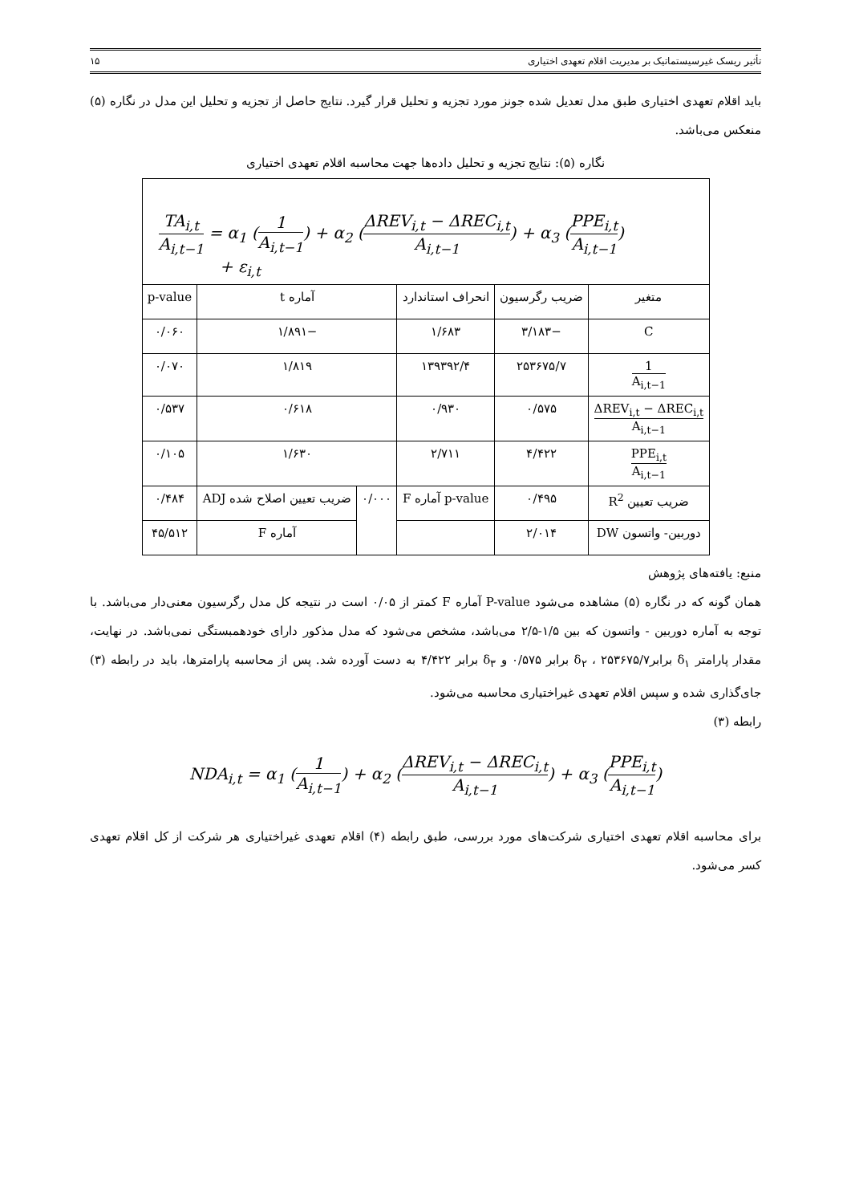تأثیر ریسک غیرسیستماتیک بر مدیریت اقلام تعهدی اختیاری ۱۵
باید اقلام تعهدی اختیاری طبق مدل تعدیل شده جونز مورد تجزیه و تحلیل قرار گیرد. نتایج حاصل از تجزیه و تحلیل این مدل در نگاره (۵) منعکس می‌باشد.
نگاره (۵): نتایج تجزیه و تحلیل داده‌ها جهت محاسبه اقلام تعهدی اختیاری
| TA<sub>i,t</sub> A<sub>i,t−1</sub> = α<sub>1</sub> ( 1 A<sub>i,t−1</sub> ) + α<sub>2</sub> ( ΔREV<sub>i,t</sub> − ΔREC<sub>i,t</sub> A<sub>i,t−1</sub> ) + α<sub>3</sub> ( PPE<sub>i,t</sub> A<sub>i,t−1</sub> ) + ε<sub>i,t</sub> | | | | | |
| متغیر | ضریب رگرسیون | انحراف استاندارد | آماره t | | p-value |
| C | −۳/۱۸۳ | ۱/۶۸۳ | −۱/۸۹۱ | | ۰/۰۶۰ |
| 1 A<sub>i,t−1</sub> | ۲۵۳۶۷۵/۷ | ۱۳۹۳۹۲/۴ | ۱/۸۱۹ | | ۰/۰۷۰ |
| ΔREV<sub>i,t</sub> − ΔREC<sub>i,t</sub> A<sub>i,t−1</sub> | ۰/۵۷۵ | ۰/۹۳۰ | ۰/۶۱۸ | | ۰/۵۳۷ |
| PPE<sub>i,t</sub> A<sub>i,t−1</sub> | ۴/۴۲۲ | ۲/۷۱۱ | ۱/۶۳۰ | | ۰/۱۰۵ |
| ضریب تعیین R<sup>2</sup> | ۰/۴۹۵ | p-value آماره F | ۰/۰۰۰ | ضریب تعیین اصلاح شده ADJ | ۰/۴۸۴ |
| دوربین- واتسون DW | ۲/۰۱۴ | | | آماره F | ۴۵/۵۱۲ |
منبع: یافته‌های پژوهش
همان گونه که در نگاره (۵) مشاهده می‌شود P-value آماره F کمتر از ۰/۰۵ است در نتیجه کل مدل رگرسیون معنی‌دار می‌باشد. با توجه به آماره دوربین - واتسون که بین ۱/۵-۲/۵ می‌باشد، مشخص می‌شود که مدل مذکور دارای خودهمبستگی نمی‌باشد. در نهایت، مقدار پارامتر δ<sub>۱</sub> برابر۲۵۳۶۷۵/۷ ، δ<sub>۲</sub> برابر ۰/۵۷۵ و δ<sub>۳</sub> برابر ۴/۴۲۲ به دست آورده شد. پس از محاسبه پارامترها، باید در رابطه (۳) جای‌گذاری شده و سپس اقلام تعهدی غیراختیاری محاسبه می‌شود.
رابطه (۳)
NDA<sub>i,t</sub> = α<sub>1</sub> (1 A<sub>i,t−1</sub>) + α<sub>2</sub> (ΔREV<sub>i,t</sub> − ΔREC<sub>i,t</sub> A<sub>i,t−1</sub>) + α<sub>3</sub> (PPE<sub>i,t</sub> A<sub>i,t−1</sub>)
برای محاسبه اقلام تعهدی اختیاری شرکت‌های مورد بررسی، طبق رابطه (۴) اقلام تعهدی غیراختیاری هر شرکت از کل اقلام تعهدی کسر می‌شود.